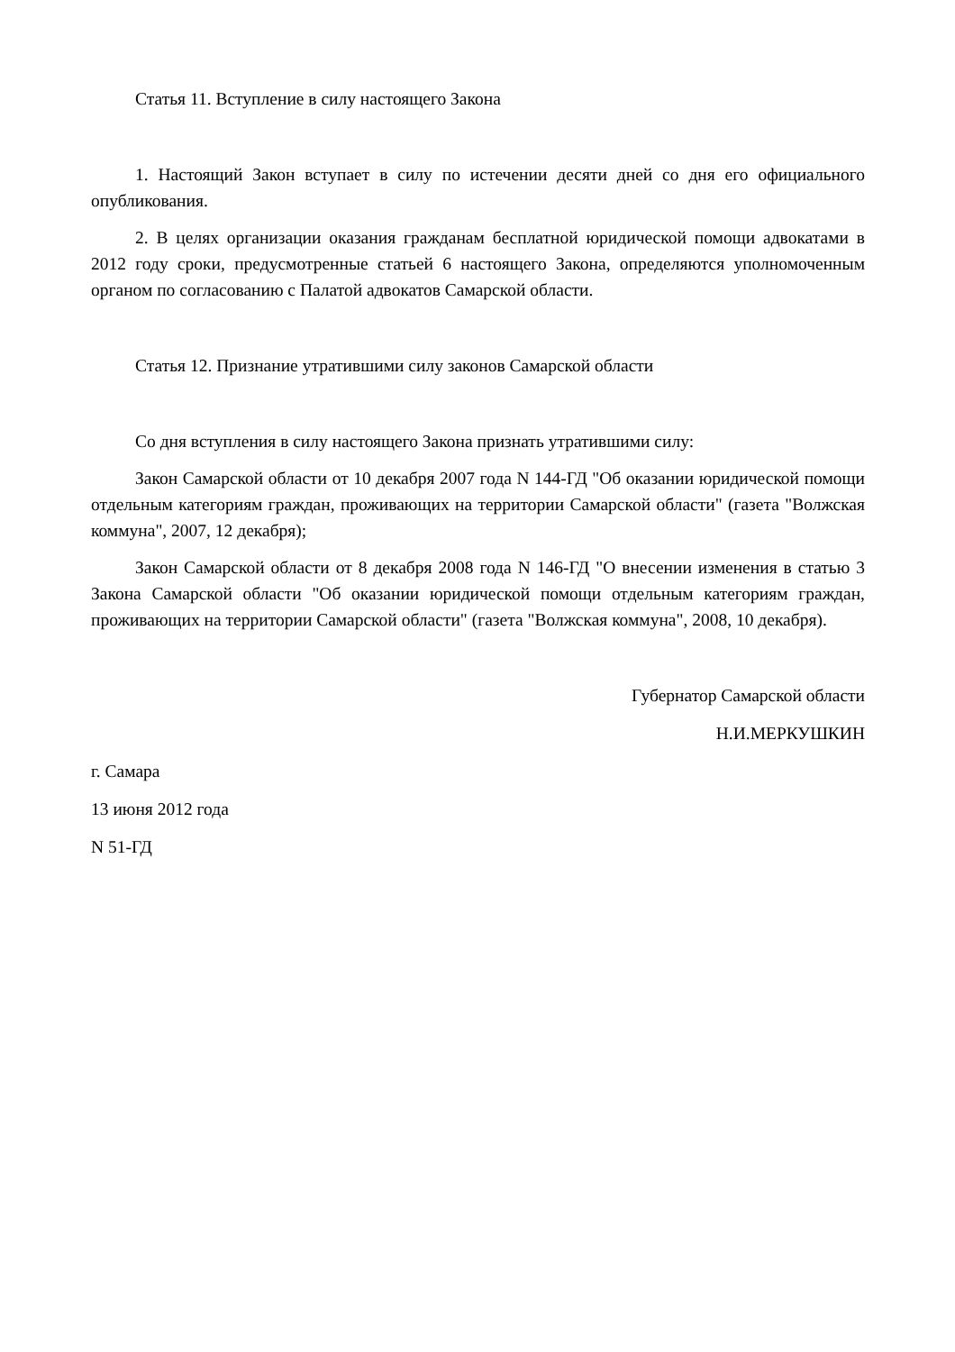Статья 11. Вступление в силу настоящего Закона
1. Настоящий Закон вступает в силу по истечении десяти дней со дня его официального опубликования.
2. В целях организации оказания гражданам бесплатной юридической помощи адвокатами в 2012 году сроки, предусмотренные статьей 6 настоящего Закона, определяются уполномоченным органом по согласованию с Палатой адвокатов Самарской области.
Статья 12. Признание утратившими силу законов Самарской области
Со дня вступления в силу настоящего Закона признать утратившими силу:
Закон Самарской области от 10 декабря 2007 года N 144-ГД "Об оказании юридической помощи отдельным категориям граждан, проживающих на территории Самарской области" (газета "Волжская коммуна", 2007, 12 декабря);
Закон Самарской области от 8 декабря 2008 года N 146-ГД "О внесении изменения в статью 3 Закона Самарской области "Об оказании юридической помощи отдельным категориям граждан, проживающих на территории Самарской области" (газета "Волжская коммуна", 2008, 10 декабря).
Губернатор Самарской области
Н.И.МЕРКУШКИН
г. Самара
13 июня 2012 года
N 51-ГД